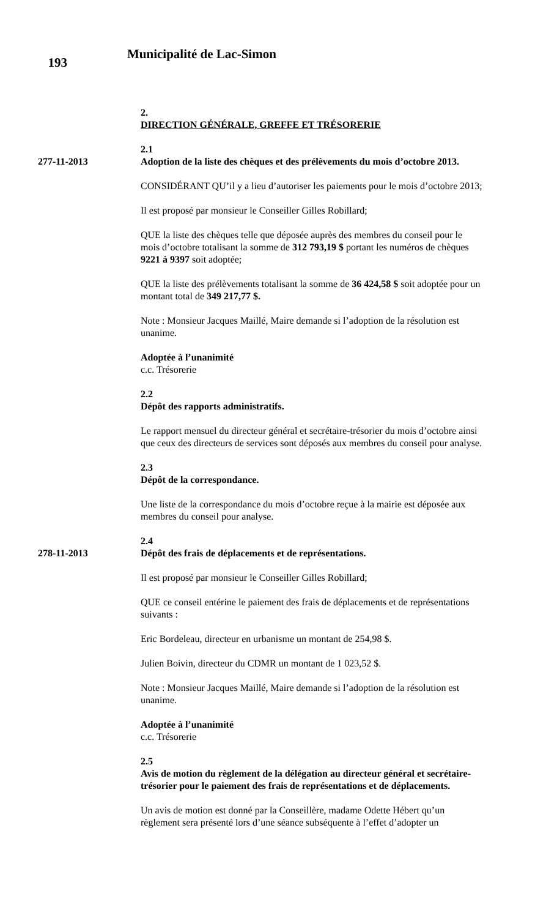193
Municipalité de Lac-Simon
2.
DIRECTION GÉNÉRALE, GREFFE ET TRÉSORERIE
277-11-2013 2.1
Adoption de la liste des chèques et des prélèvements du mois d’octobre 2013.
CONSIDÉRANT QU’il y a lieu d’autoriser les paiements pour le mois d’octobre 2013;
Il est proposé par monsieur le Conseiller Gilles Robillard;
QUE la liste des chèques telle que déposée auprès des membres du conseil pour le mois d’octobre totalisant la somme de 312 793,19 $ portant les numéros de chèques 9221 à 9397 soit adoptée;
QUE la liste des prélèvements totalisant la somme de 36 424,58 $ soit adoptée pour un montant total de 349 217,77 $.
Note : Monsieur Jacques Maillé, Maire demande si l’adoption de la résolution est unanime.
Adoptée à l’unanimité
c.c. Trésorerie
2.2
Dépôt des rapports administratifs.
Le rapport mensuel du directeur général et secrétaire-trésorier du mois d’octobre ainsi que ceux des directeurs de services sont déposés aux membres du conseil pour analyse.
2.3
Dépôt de la correspondance.
Une liste de la correspondance du mois d’octobre reçue à la mairie est déposée aux membres du conseil pour analyse.
278-11-2013 2.4
Dépôt des frais de déplacements et de représentations.
Il est proposé par monsieur le Conseiller Gilles Robillard;
QUE ce conseil entérine le paiement des frais de déplacements et de représentations suivants :
Eric Bordeleau, directeur en urbanisme un montant de 254,98 $.
Julien Boivin, directeur du CDMR un montant de 1 023,52 $.
Note : Monsieur Jacques Maillé, Maire demande si l’adoption de la résolution est unanime.
Adoptée à l’unanimité
c.c. Trésorerie
2.5
Avis de motion du règlement de la délégation au directeur général et secrétaire-trésorier pour le paiement des frais de représentations et de déplacements.
Un avis de motion est donné par la Conseillère, madame Odette Hébert qu’un règlement sera présenté lors d’une séance subséquente à l’effet d’adopter un